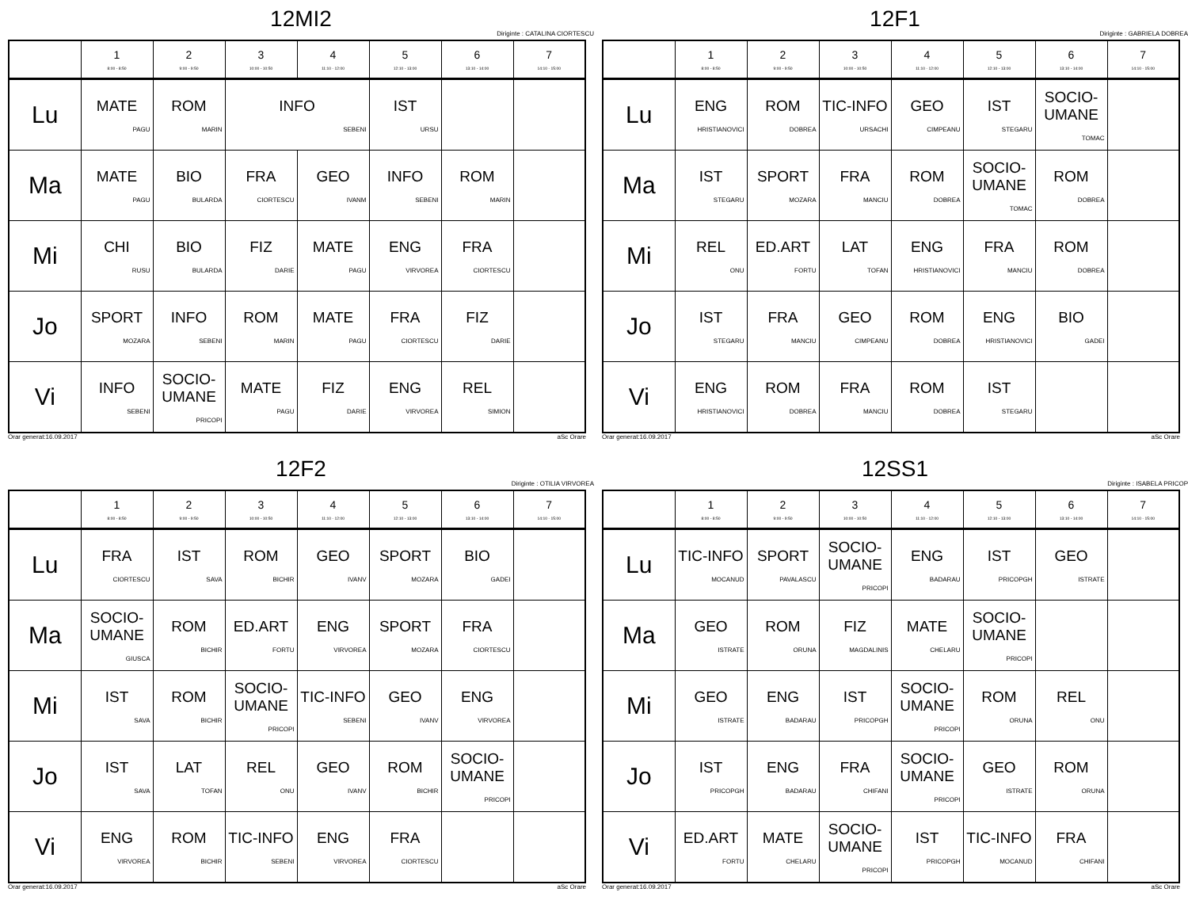12MI2
Diriginte : CATALINA CIORTESCU
| | 1 8:00 - 8:50 | 2 9:00 - 9:50 | 3 10:00 - 10:50 | 4 11:10 - 12:00 | 5 12:10 - 13:00 | 6 13:10 - 14:00 | 7 14:10 - 15:00 |
| --- | --- | --- | --- | --- | --- | --- | --- |
| Lu | MATE PAGU | ROM MARIN | INFO SEBENI | | IST URSU | | |
| Ma | MATE PAGU | BIO BULARDA | FRA CIORTESCU | GEO IVANM | INFO SEBENI | ROM MARIN | |
| Mi | CHI RUSU | BIO BULARDA | FIZ DARIE | MATE PAGU | ENG VIRVOREA | FRA CIORTESCU | |
| Jo | SPORT MOZARA | INFO SEBENI | ROM MARIN | MATE PAGU | FRA CIORTESCU | FIZ DARIE | |
| Vi | INFO SEBENI | SOCIO-UMANE PRICOPI | MATE PAGU | FIZ DARIE | ENG VIRVOREA | REL SIMION | |
Orar generat:16.09.2017 aSc Orare
12F1
Diriginte : GABRIELA DOBREA
| | 1 8:00 - 8:50 | 2 9:00 - 9:50 | 3 10:00 - 10:50 | 4 11:10 - 12:00 | 5 12:10 - 13:00 | 6 13:10 - 14:00 | 7 14:10 - 15:00 |
| --- | --- | --- | --- | --- | --- | --- | --- |
| Lu | ENG HRISTIANOVICI | ROM DOBREA | TIC-INFO URSACHI | GEO CIMPEANU | IST STEGARU | SOCIO-UMANE TOMAC | |
| Ma | IST STEGARU | SPORT MOZARA | FRA MANCIU | ROM DOBREA | SOCIO-UMANE TOMAC | ROM DOBREA | |
| Mi | REL ONU | ED.ART FORTU | LAT TOFAN | ENG HRISTIANOVICI | FRA MANCIU | ROM DOBREA | |
| Jo | IST STEGARU | FRA MANCIU | GEO CIMPEANU | ROM DOBREA | ENG HRISTIANOVICI | BIO GADEI | |
| Vi | ENG HRISTIANOVICI | ROM DOBREA | FRA MANCIU | ROM DOBREA | IST STEGARU | | |
Orar generat:16.09.2017 aSc Orare
12F2
Diriginte : OTILIA VIRVOREA
| | 1 8:00 - 8:50 | 2 9:00 - 9:50 | 3 10:00 - 10:50 | 4 11:10 - 12:00 | 5 12:10 - 13:00 | 6 13:10 - 14:00 | 7 14:10 - 15:00 |
| --- | --- | --- | --- | --- | --- | --- | --- |
| Lu | FRA CIORTESCU | IST SAVA | ROM BICHIR | GEO IVANV | SPORT MOZARA | BIO GADEI | |
| Ma | SOCIO-UMANE GIUSCA | ROM BICHIR | ED.ART FORTU | ENG VIRVOREA | SPORT MOZARA | FRA CIORTESCU | |
| Mi | IST SAVA | ROM BICHIR | SOCIO-UMANE PRICOPI | TIC-INFO SEBENI | GEO IVANV | ENG VIRVOREA | |
| Jo | IST SAVA | LAT TOFAN | REL ONU | GEO IVANV | ROM BICHIR | SOCIO-UMANE PRICOPI | |
| Vi | ENG VIRVOREA | ROM BICHIR | TIC-INFO SEBENI | ENG VIRVOREA | FRA CIORTESCU | | |
Orar generat:16.09.2017 aSc Orare
12SS1
Diriginte : ISABELA PRICOP
| | 1 8:00 - 8:50 | 2 9:00 - 9:50 | 3 10:00 - 10:50 | 4 11:10 - 12:00 | 5 12:10 - 13:00 | 6 13:10 - 14:00 | 7 14:10 - 15:00 |
| --- | --- | --- | --- | --- | --- | --- | --- |
| Lu | TIC-INFO MOCANUD | SPORT PAVALASCU | SOCIO-UMANE PRICOPI | ENG BADARAU | IST PRICOPGH | GEO ISTRATE | |
| Ma | GEO ISTRATE | ROM ORUNA | FIZ MAGDALINIS | MATE CHELARU | SOCIO-UMANE PRICOPI | | |
| Mi | GEO ISTRATE | ENG BADARAU | IST PRICOPGH | SOCIO-UMANE PRICOPI | ROM ORUNA | REL ONU | |
| Jo | IST PRICOPGH | ENG BADARAU | FRA CHIFANI | SOCIO-UMANE PRICOPI | GEO ISTRATE | ROM ORUNA | |
| Vi | ED.ART FORTU | MATE CHELARU | SOCIO-UMANE PRICOPI | IST PRICOPGH | TIC-INFO MOCANUD | FRA CHIFANI | |
Orar generat:16.09.2017 aSc Orare